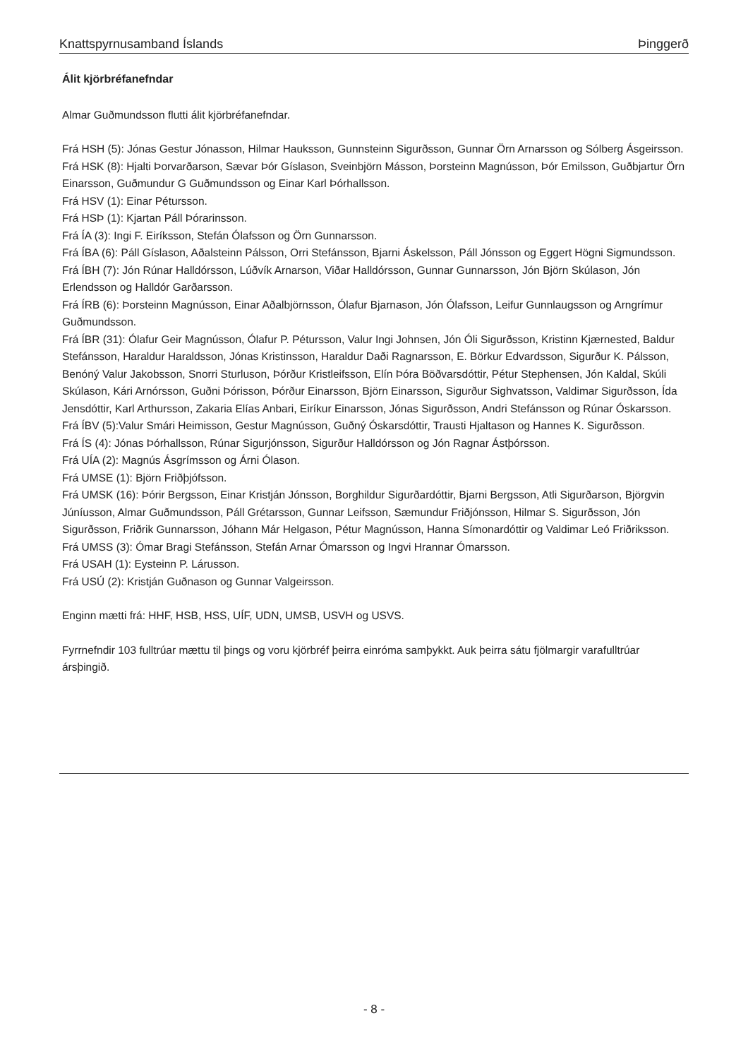Knattspyrnusamband Íslands Þinggerð
Álit kjörbréfanefndar
Almar Guðmundsson flutti álit kjörbréfanefndar.
Frá HSH (5): Jónas Gestur Jónasson, Hilmar Hauksson, Gunnsteinn Sigurðsson, Gunnar Örn Arnarsson og Sólberg Ásgeirsson.
Frá HSK (8): Hjalti Þorvarðarson, Sævar Þór Gíslason, Sveinbjörn Másson, Þorsteinn Magnússon, Þór Emilsson, Guðbjartur Örn Einarsson, Guðmundur G Guðmundsson og Einar Karl Þórhallsson.
Frá HSV (1): Einar Pétursson.
Frá HSÞ (1): Kjartan Páll Þórarinsson.
Frá ÍA (3): Ingi F. Eiríksson, Stefán Ólafsson og Örn Gunnarsson.
Frá ÍBA (6): Páll Gíslason, Aðalsteinn Pálsson, Orri Stefánsson, Bjarni Áskelsson, Páll Jónsson og Eggert Högni Sigmundsson.
Frá ÍBH (7): Jón Rúnar Halldórsson, Lúðvík Arnarson, Viðar Halldórsson, Gunnar Gunnarsson, Jón Björn Skúlason, Jón Erlendsson og Halldór Garðarsson.
Frá ÍRB (6): Þorsteinn Magnússon, Einar Aðalbjörnsson, Ólafur Bjarnason, Jón Ólafsson, Leifur Gunnlaugsson og Arngrímur Guðmundsson.
Frá ÍBR (31): Ólafur Geir Magnússon, Ólafur P. Pétursson, Valur Ingi Johnsen, Jón Óli Sigurðsson, Kristinn Kjærnested, Baldur Stefánsson, Haraldur Haraldsson, Jónas Kristinsson, Haraldur Daði Ragnarsson, E. Börkur Edvardsson, Sigurður K. Pálsson, Benóný Valur Jakobsson, Snorri Sturluson, Þórður Kristleifsson, Elín Þóra Böðvarsdóttir, Pétur Stephensen, Jón Kaldal, Skúli Skúlason, Kári Arnórsson, Guðni Þórisson, Þórður Einarsson, Björn Einarsson, Sigurður Sighvatsson, Valdimar Sigurðsson, Ída Jensdóttir, Karl Arthursson, Zakaria Elías Anbari, Eiríkur Einarsson, Jónas Sigurðsson, Andri Stefánsson og Rúnar Óskarsson.
Frá ÍBV (5):Valur Smári Heimisson, Gestur Magnússon, Guðný Óskarsdóttir, Trausti Hjaltason og Hannes K. Sigurðsson.
Frá ÍS (4): Jónas Þórhallsson, Rúnar Sigurjónsson, Sigurður Halldórsson og Jón Ragnar Ástþórsson.
Frá UÍA (2): Magnús Ásgrímsson og Árni Ólason.
Frá UMSE (1): Björn Friðþjófsson.
Frá UMSK (16): Þórir Bergsson, Einar Kristján Jónsson, Borghildur Sigurðardóttir, Bjarni Bergsson, Atli Sigurðarson, Björgvin Júníusson, Almar Guðmundsson, Páll Grétarsson, Gunnar Leifsson, Sæmundur Friðjónsson, Hilmar S. Sigurðsson, Jón Sigurðsson, Friðrik Gunnarsson, Jóhann Már Helgason, Pétur Magnússon, Hanna Símonardóttir og Valdimar Leó Friðriksson.
Frá UMSS (3): Ómar Bragi Stefánsson, Stefán Arnar Ómarsson og Ingvi Hrannar Ómarsson.
Frá USAH (1): Eysteinn P. Lárusson.
Frá USÚ (2): Kristján Guðnason og Gunnar Valgeirsson.
Enginn mætti frá: HHF, HSB, HSS, UÍF, UDN, UMSB, USVH og USVS.
Fyrrnefndir 103 fulltrúar mættu til þings og voru kjörbréf þeirra einróma samþykkt. Auk þeirra sátu fjölmargir varafulltrúar ársþingið.
- 8 -